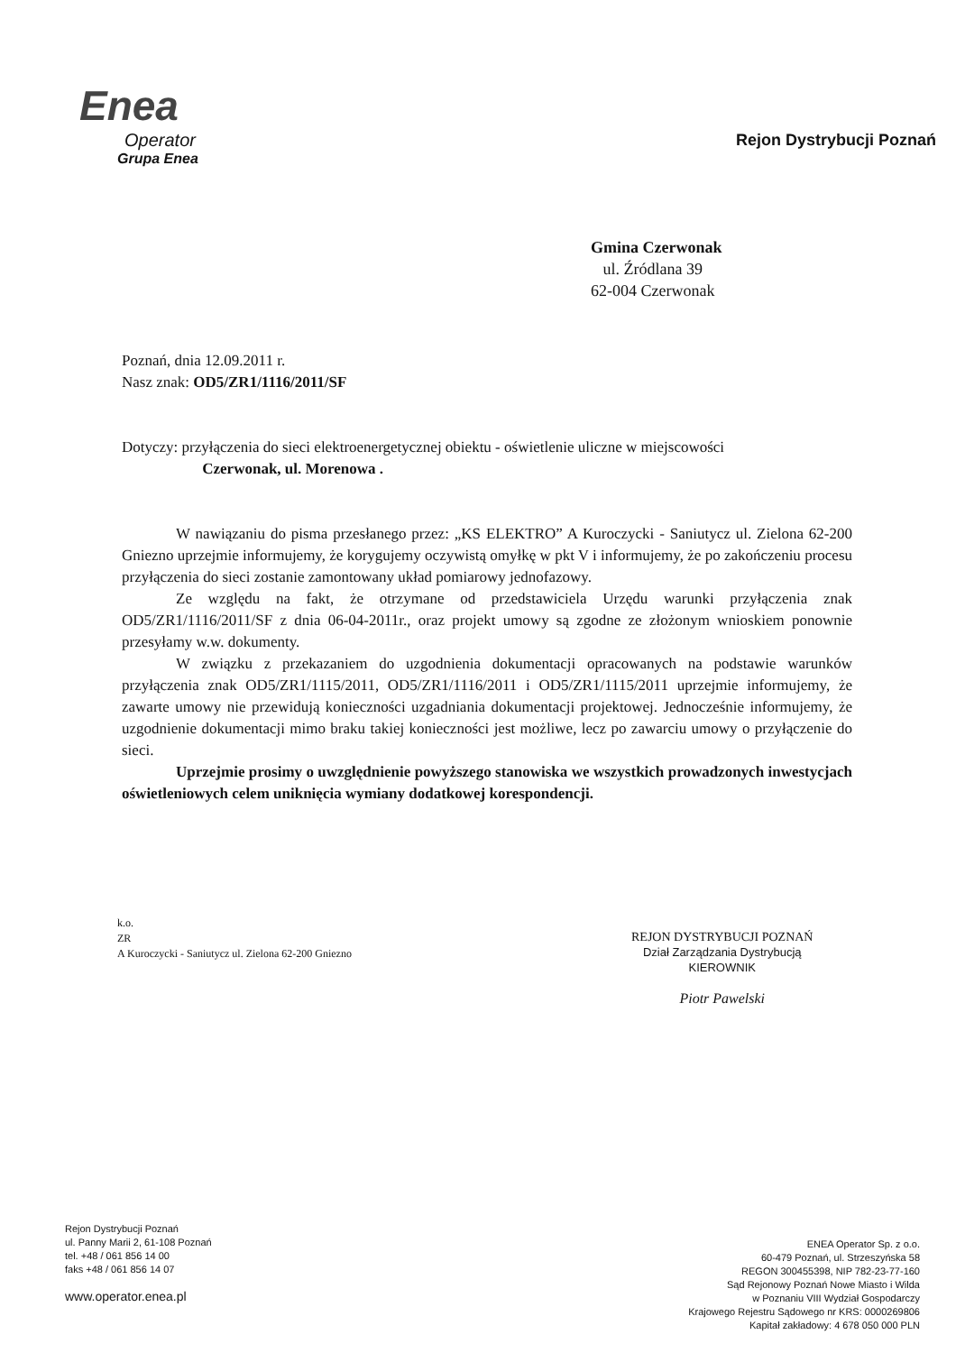Enea
Operator
Grupa Enea
Rejon Dystrybucji Poznań
Gmina Czerwonak
ul. Źródlana 39
62-004 Czerwonak
Poznań, dnia 12.09.2011 r.
Nasz znak: OD5/ZR1/1116/2011/SF
Dotyczy: przyłączenia do sieci elektroenergetycznej obiektu - oświetlenie uliczne w miejscowości
Czerwonak, ul. Morenowa .
W nawiązaniu do pisma przesłanego przez: „KS ELEKTRO” A Kuroczycki - Saniutycz ul. Zielona 62-200 Gniezno uprzejmie informujemy, że korygujemy oczywistą omyłkę w pkt V i informujemy, że po zakończeniu procesu przyłączenia do sieci zostanie zamontowany układ pomiarowy jednofazowy.
Ze względu na fakt, że otrzymane od przedstawiciela Urzędu warunki przyłączenia znak OD5/ZR1/1116/2011/SF z dnia 06-04-2011r., oraz projekt umowy są zgodne ze złożonym wnioskiem ponownie przesyłamy w.w. dokumenty.
W związku z przekazaniem do uzgodnienia dokumentacji opracowanych na podstawie warunków przyłączenia znak OD5/ZR1/1115/2011, OD5/ZR1/1116/2011 i OD5/ZR1/1115/2011 uprzejmie informujemy, że zawarte umowy nie przewidują konieczności uzgadniania dokumentacji projektowej. Jednocześnie informujemy, że uzgodnienie dokumentacji mimo braku takiej konieczności jest możliwe, lecz po zawarciu umowy o przyłączenie do sieci.
Uprzejmie prosimy o uwzględnienie powyższego stanowiska we wszystkich prowadzonych inwestycjach oświetleniowych celem uniknięcia wymiany dodatkowej korespondencji.
k.o.
ZR
A Kuroczycki - Saniutycz ul. Zielona 62-200 Gniezno
REJON DYSTRYBUCJI POZNAŃ
Dział Zarządzania Dystrybucją
KIEROWNIK
Piotr Pawelski
Rejon Dystrybucji Poznań
ul. Panny Marii 2, 61-108 Poznań
tel. +48 / 061 856 14 00
faks +48 / 061 856 14 07
www.operator.enea.pl
ENEA Operator Sp. z o.o.
60-479 Poznań, ul. Strzeszyńska 58
REGON 300455398, NIP 782-23-77-160
Sąd Rejonowy Poznań Nowe Miasto i Wilda
w Poznaniu VIII Wydział Gospodarczy
Krajowego Rejestru Sądowego nr KRS: 0000269806
Kapitał zakładowy: 4 678 050 000 PLN